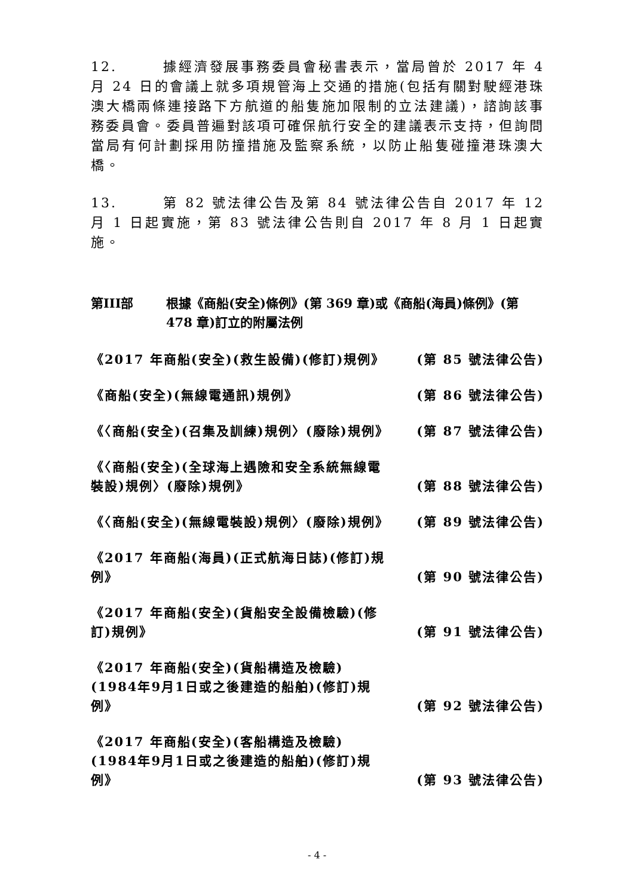12. 據經濟發展事務委員會秘書表示，當局曾於 2017 年 4 月 24 日的會議上就多項規管海上交通的措施(包括有關對駛經港珠澳大橋兩條連接路下方航道的船隻施加限制的立法建議)，諮詢該事務委員會。委員普遍對該項可確保航行安全的建議表示支持，但詢問當局有何計劃採用防撞措施及監察系統，以防止船隻碰撞港珠澳大橋。
13. 第 82 號法律公告及第 84 號法律公告自 2017 年 12 月 1 日起實施，第 83 號法律公告則自 2017 年 8 月 1 日起實施。
第III部 根據《商船(安全)條例》(第 369 章)或《商船(海員)條例》(第 478 章)訂立的附屬法例
《2017 年商船(安全)(救生設備)(修訂)規例》 (第 85 號法律公告)
《商船(安全)(無線電通訊)規例》 (第 86 號法律公告)
《〈商船(安全)(召集及訓練)規例〉(廢除)規例》 (第 87 號法律公告)
《〈商船(安全)(全球海上遇險和安全系統無線電裝設)規例〉(廢除)規例》 (第 88 號法律公告)
《〈商船(安全)(無線電裝設)規例〉(廢除)規例》 (第 89 號法律公告)
《2017 年商船(海員)(正式航海日誌)(修訂)規例》 (第 90 號法律公告)
《2017 年商船(安全)(貨船安全設備檢驗)(修訂)規例》 (第 91 號法律公告)
《2017 年商船(安全)(貨船構造及檢驗)(1984年9月1日或之後建造的船舶)(修訂)規例》 (第 92 號法律公告)
《2017 年商船(安全)(客船構造及檢驗)(1984年9月1日或之後建造的船舶)(修訂)規例》 (第 93 號法律公告)
- 4 -